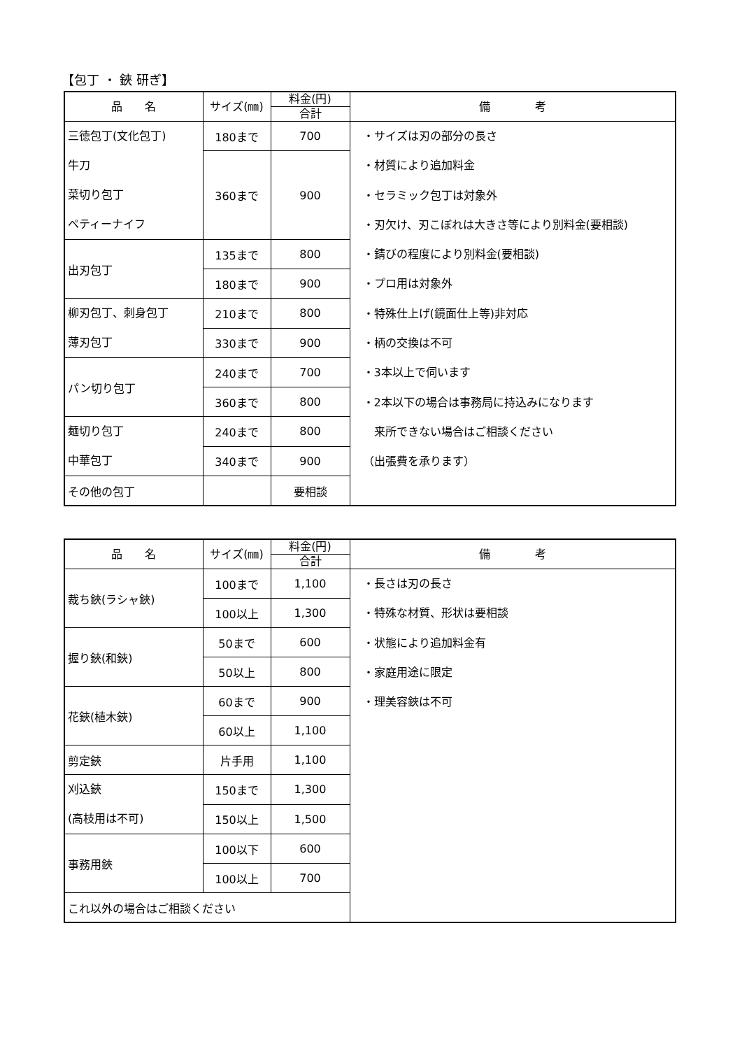【包丁 ・ 鋏 研ぎ】
| 品 名 | サイズ(㎜) | 料金(円) | 備 考 |
| --- | --- | --- | --- |
| | | 合計 | |
| 三徳包丁(文化包丁) 牛刀 菜切り包丁 ペティーナイフ | 180まで | 700 | ・サイズは刃の部分の長さ ・材質により追加料金 ・セラミック包丁は対象外 ・刃欠け、刃こぼれは大きさ等により別料金(要相談) ・錆びの程度により別料金(要相談) ・プロ用は対象外 ・特殊仕上げ(鏡面仕上等)非対応 ・柄の交換は不可 ・3本以上で伺います ・2本以下の場合は事務局に持込みになります 来所できない場合はご相談ください （出張費を承ります） |
| | 360まで | 900 | |
| 出刃包丁 | 135まで | 800 | |
| | 180まで | 900 | |
| 柳刃包丁、刺身包丁 薄刃包丁 | 210まで | 800 | |
| | 330まで | 900 | |
| パン切り包丁 | 240まで | 700 | |
| | 360まで | 800 | |
| 麺切り包丁 中華包丁 | 240まで | 800 | |
| | 340まで | 900 | |
| その他の包丁 | | 要相談 | |
| 品 名 | サイズ(㎜) | 料金(円) | 備 考 |
| --- | --- | --- | --- |
| | | 合計 | |
| 裁ち鋏(ラシャ鋏) | 100まで | 1,100 | ・長さは刃の長さ ・特殊な材質、形状は要相談 ・状態により追加料金有 ・家庭用途に限定 ・理美容鋏は不可 |
| | 100以上 | 1,300 | |
| 握り鋏(和鋏) | 50まで | 600 | |
| | 50以上 | 800 | |
| 花鋏(植木鋏) | 60まで | 900 | |
| | 60以上 | 1,100 | |
| 剪定鋏 | 片手用 | 1,100 | |
| 刈込鋏 (高枝用は不可) | 150まで | 1,300 | |
| | 150以上 | 1,500 | |
| 事務用鋏 | 100以下 | 600 | |
| | 100以上 | 700 | |
| これ以外の場合はご相談ください | | | |